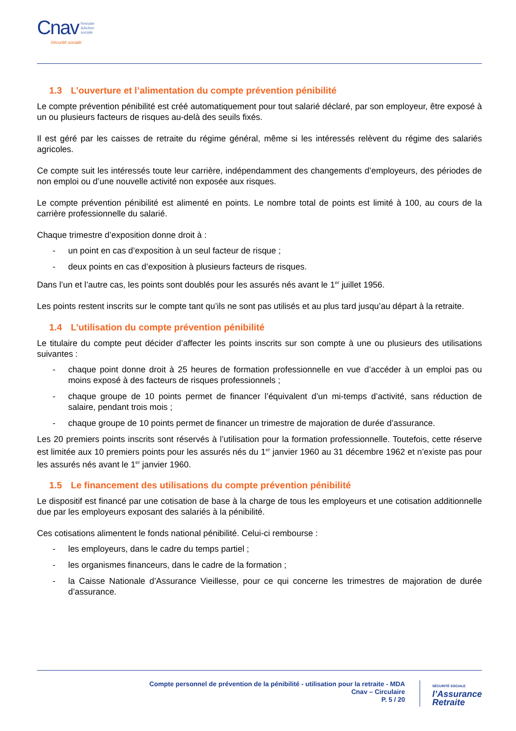Cnav Retraite
&Action
sociale
Sécurité sociale
1.3 L’ouverture et l’alimentation du compte prévention pénibilité
Le compte prévention pénibilité est créé automatiquement pour tout salarié déclaré, par son employeur, être exposé à un ou plusieurs facteurs de risques au-delà des seuils fixés.
Il est géré par les caisses de retraite du régime général, même si les intéressés relèvent du régime des salariés agricoles.
Ce compte suit les intéressés toute leur carrière, indépendamment des changements d’employeurs, des périodes de non emploi ou d’une nouvelle activité non exposée aux risques.
Le compte prévention pénibilité est alimenté en points. Le nombre total de points est limité à 100, au cours de la carrière professionnelle du salarié.
Chaque trimestre d’exposition donne droit à :
- un point en cas d’exposition à un seul facteur de risque ;
- deux points en cas d’exposition à plusieurs facteurs de risques.
Dans l’un et l’autre cas, les points sont doublés pour les assurés nés avant le 1<sup>er</sup> juillet 1956.
Les points restent inscrits sur le compte tant qu’ils ne sont pas utilisés et au plus tard jusqu’au départ à la retraite.
1.4 L’utilisation du compte prévention pénibilité
Le titulaire du compte peut décider d’affecter les points inscrits sur son compte à une ou plusieurs des utilisations suivantes :
- chaque point donne droit à 25 heures de formation professionnelle en vue d’accéder à un emploi pas ou moins exposé à des facteurs de risques professionnels ;
- chaque groupe de 10 points permet de financer l’équivalent d’un mi-temps d’activité, sans réduction de salaire, pendant trois mois ;
- chaque groupe de 10 points permet de financer un trimestre de majoration de durée d’assurance.
Les 20 premiers points inscrits sont réservés à l’utilisation pour la formation professionnelle. Toutefois, cette réserve est limitée aux 10 premiers points pour les assurés nés du 1<sup>er</sup> janvier 1960 au 31 décembre 1962 et n’existe pas pour les assurés nés avant le 1<sup>er</sup> janvier 1960.
1.5 Le financement des utilisations du compte prévention pénibilité
Le dispositif est financé par une cotisation de base à la charge de tous les employeurs et une cotisation additionnelle due par les employeurs exposant des salariés à la pénibilité.
Ces cotisations alimentent le fonds national pénibilité. Celui-ci rembourse :
- les employeurs, dans le cadre du temps partiel ;
- les organismes financeurs, dans le cadre de la formation ;
- la Caisse Nationale d’Assurance Vieillesse, pour ce qui concerne les trimestres de majoration de durée d’assurance.
Compte personnel de prévention de la pénibilité - utilisation pour la retraite - MDA
Cnav – Circulaire
P. 5 / 20
SÉCURITÉ SOCIALE
l’Assurance
Retraite